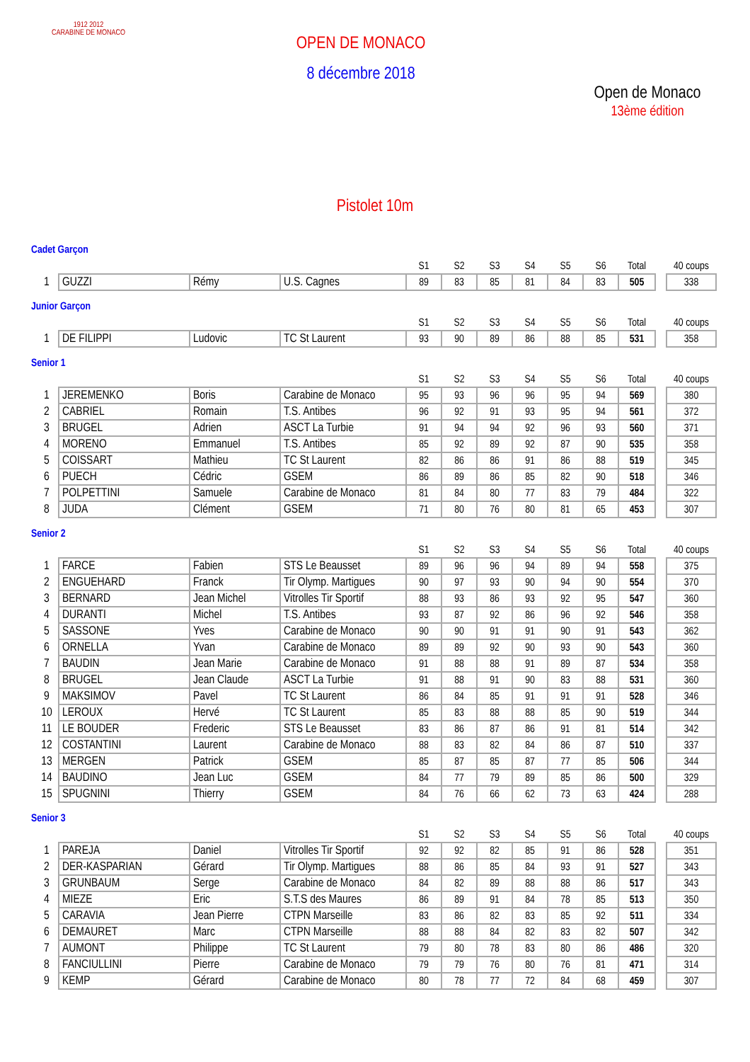1912 2012
CARABINE DE MONACO
OPEN DE MONACO
8 décembre 2018
Open de Monaco
13ème édition
Pistolet 10m
Cadet Garçon
| | | | | S1 | S2 | S3 | S4 | S5 | S6 | Total | | 40 coups |
| --- | --- | --- | --- | --- | --- | --- | --- | --- | --- | --- | --- | --- |
| 1 | GUZZI | Rémy | U.S. Cagnes | 89 | 83 | 85 | 81 | 84 | 83 | 505 | | 338 |
Junior Garçon
| | | | | S1 | S2 | S3 | S4 | S5 | S6 | Total | | 40 coups |
| --- | --- | --- | --- | --- | --- | --- | --- | --- | --- | --- | --- | --- |
| 1 | DE FILIPPI | Ludovic | TC St Laurent | 93 | 90 | 89 | 86 | 88 | 85 | 531 | | 358 |
Senior 1
| | | | | S1 | S2 | S3 | S4 | S5 | S6 | Total | | 40 coups |
| --- | --- | --- | --- | --- | --- | --- | --- | --- | --- | --- | --- | --- |
| 1 | JEREMENKO | Boris | Carabine de Monaco | 95 | 93 | 96 | 96 | 95 | 94 | 569 | | 380 |
| 2 | CABRIEL | Romain | T.S. Antibes | 96 | 92 | 91 | 93 | 95 | 94 | 561 | | 372 |
| 3 | BRUGEL | Adrien | ASCT La Turbie | 91 | 94 | 94 | 92 | 96 | 93 | 560 | | 371 |
| 4 | MORENO | Emmanuel | T.S. Antibes | 85 | 92 | 89 | 92 | 87 | 90 | 535 | | 358 |
| 5 | COISSART | Mathieu | TC St Laurent | 82 | 86 | 86 | 91 | 86 | 88 | 519 | | 345 |
| 6 | PUECH | Cédric | GSEM | 86 | 89 | 86 | 85 | 82 | 90 | 518 | | 346 |
| 7 | POLPETTINI | Samuele | Carabine de Monaco | 81 | 84 | 80 | 77 | 83 | 79 | 484 | | 322 |
| 8 | JUDA | Clément | GSEM | 71 | 80 | 76 | 80 | 81 | 65 | 453 | | 307 |
Senior 2
| | | | | S1 | S2 | S3 | S4 | S5 | S6 | Total | | 40 coups |
| --- | --- | --- | --- | --- | --- | --- | --- | --- | --- | --- | --- | --- |
| 1 | FARCE | Fabien | STS Le Beausset | 89 | 96 | 96 | 94 | 89 | 94 | 558 | | 375 |
| 2 | ENGUEHARD | Franck | Tir Olymp. Martigues | 90 | 97 | 93 | 90 | 94 | 90 | 554 | | 370 |
| 3 | BERNARD | Jean Michel | Vitrolles Tir Sportif | 88 | 93 | 86 | 93 | 92 | 95 | 547 | | 360 |
| 4 | DURANTI | Michel | T.S. Antibes | 93 | 87 | 92 | 86 | 96 | 92 | 546 | | 358 |
| 5 | SASSONE | Yves | Carabine de Monaco | 90 | 90 | 91 | 91 | 90 | 91 | 543 | | 362 |
| 6 | ORNELLA | Yvan | Carabine de Monaco | 89 | 89 | 92 | 90 | 93 | 90 | 543 | | 360 |
| 7 | BAUDIN | Jean Marie | Carabine de Monaco | 91 | 88 | 88 | 91 | 89 | 87 | 534 | | 358 |
| 8 | BRUGEL | Jean Claude | ASCT La Turbie | 91 | 88 | 91 | 90 | 83 | 88 | 531 | | 360 |
| 9 | MAKSIMOV | Pavel | TC St Laurent | 86 | 84 | 85 | 91 | 91 | 91 | 528 | | 346 |
| 10 | LEROUX | Hervé | TC St Laurent | 85 | 83 | 88 | 88 | 85 | 90 | 519 | | 344 |
| 11 | LE BOUDER | Frederic | STS Le Beausset | 83 | 86 | 87 | 86 | 91 | 81 | 514 | | 342 |
| 12 | COSTANTINI | Laurent | Carabine de Monaco | 88 | 83 | 82 | 84 | 86 | 87 | 510 | | 337 |
| 13 | MERGEN | Patrick | GSEM | 85 | 87 | 85 | 87 | 77 | 85 | 506 | | 344 |
| 14 | BAUDINO | Jean Luc | GSEM | 84 | 77 | 79 | 89 | 85 | 86 | 500 | | 329 |
| 15 | SPUGNINI | Thierry | GSEM | 84 | 76 | 66 | 62 | 73 | 63 | 424 | | 288 |
Senior 3
| | | | | S1 | S2 | S3 | S4 | S5 | S6 | Total | | 40 coups |
| --- | --- | --- | --- | --- | --- | --- | --- | --- | --- | --- | --- | --- |
| 1 | PAREJA | Daniel | Vitrolles Tir Sportif | 92 | 92 | 82 | 85 | 91 | 86 | 528 | | 351 |
| 2 | DER-KASPARIAN | Gérard | Tir Olymp. Martigues | 88 | 86 | 85 | 84 | 93 | 91 | 527 | | 343 |
| 3 | GRUNBAUM | Serge | Carabine de Monaco | 84 | 82 | 89 | 88 | 88 | 86 | 517 | | 343 |
| 4 | MIEZE | Eric | S.T.S des Maures | 86 | 89 | 91 | 84 | 78 | 85 | 513 | | 350 |
| 5 | CARAVIA | Jean Pierre | CTPN Marseille | 83 | 86 | 82 | 83 | 85 | 92 | 511 | | 334 |
| 6 | DEMAURET | Marc | CTPN Marseille | 88 | 88 | 84 | 82 | 83 | 82 | 507 | | 342 |
| 7 | AUMONT | Philippe | TC St Laurent | 79 | 80 | 78 | 83 | 80 | 86 | 486 | | 320 |
| 8 | FANCIULLINI | Pierre | Carabine de Monaco | 79 | 79 | 76 | 80 | 76 | 81 | 471 | | 314 |
| 9 | KEMP | Gérard | Carabine de Monaco | 80 | 78 | 77 | 72 | 84 | 68 | 459 | | 307 |